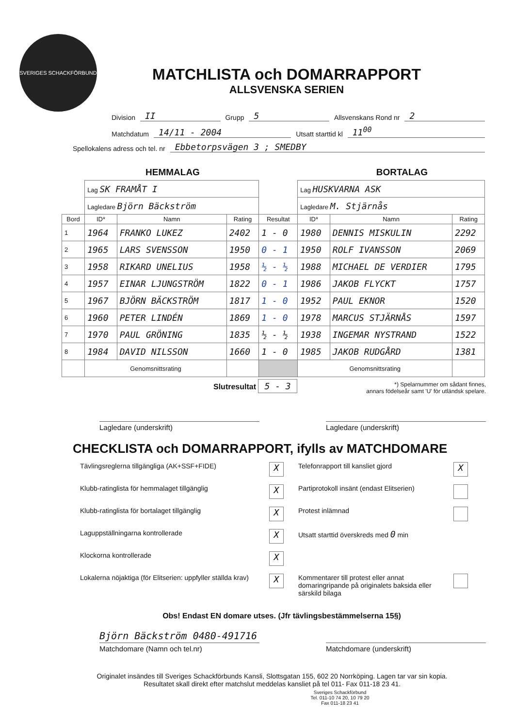SVERIGES SCHACKFÖRBUND
MATCHLISTA och DOMARRAPPORT
ALLSVENSKA SERIEN
Division II Grupp 5 Allsvenskans Rond nr 2
Matchdatum 14/11 - 2004 Utsatt starttid kl 11<sup>00</sup>
Spellokalens adress och tel. nr Ebbetorpsvägen 3 ; SMEDBY
HEMMALAG BORTALAG
| | Lag SK FRAMÅT I | | | | Lag HUSKVARNA ASK | | |
| | Lagledare Björn Bäckström | | | | Lagledare M. Stjärnås | | |
| Bord | ID* | Namn | Rating | Resultat | ID* | Namn | Rating |
| 1 | 1964 | FRANKO LUKEZ | 2402 | 1 - 0 | 1980 | DENNIS MISKULIN | 2292 |
| 2 | 1965 | LARS SVENSSON | 1950 | 0 - 1 | 1950 | ROLF IVANSSON | 2069 |
| 3 | 1958 | RIKARD UNELIUS | 1958 | ½ - ½ | 1988 | MICHAEL DE VERDIER | 1795 |
| 4 | 1957 | EINAR LJUNGSTRÖM | 1822 | 0 - 1 | 1986 | JAKOB FLYCKT | 1757 |
| 5 | 1967 | BJÖRN BÄCKSTRÖM | 1817 | 1 - 0 | 1952 | PAUL EKNOR | 1520 |
| 6 | 1960 | PETER LINDÉN | 1869 | 1 - 0 | 1978 | MARCUS STJÄRNÅS | 1597 |
| 7 | 1970 | PAUL GRÖNING | 1835 | ½ - ½ | 1938 | INGEMAR NYSTRAND | 1522 |
| 8 | 1984 | DAVID NILSSON | 1660 | 1 - 0 | 1985 | JAKOB RUDGÅRD | 1381 |
| | Genomsnittsrating | | | | Genomsnittsrating | | |
Slutresultat 5 - 3
*) Spelarnummer om sådant finnes,
annars födelseår samt 'U' för utländsk spelare.
Lagledare (underskrift) Lagledare (underskrift)
CHECKLISTA och DOMARRAPPORT, ifylls av MATCHDOMARE
Tävlingsreglerna tillgängliga (AK+SSF+FIDE)
X
Telefonrapport till kansliet gjord
X
Klubb-ratinglista för hemmalaget tillgänglig
X
Partiprotokoll insänt (endast Elitserien)
Klubb-ratinglista för bortalaget tillgänglig
X
Protest inlämnad
Laguppställningarna kontrollerade
X
Utsatt starttid överskreds med 0 min
Klockorna kontrollerade
X
Lokalerna nöjaktiga (för Elitserien: uppfyller ställda krav)
X
Kommentarer till protest eller annat domaringripande på originalets baksida eller särskild bilaga
Obs! Endast EN domare utses. (Jfr tävlingsbestämmelserna 15§)
Björn Bäckström 0480-491716
Matchdomare (Namn och tel.nr) Matchdomare (underskrift)
Originalet insändes till Sveriges Schackförbunds Kansli, Slottsgatan 155, 602 20 Norrköping. Lagen tar var sin kopia.
Resultatet skall direkt efter matchslut meddelas kansliet på tel 011- Fax 011-18 23 41.
Sveriges Schackförbund
Tel. 011-10 74 20, 10 79 20
Fax 011-18 23 41